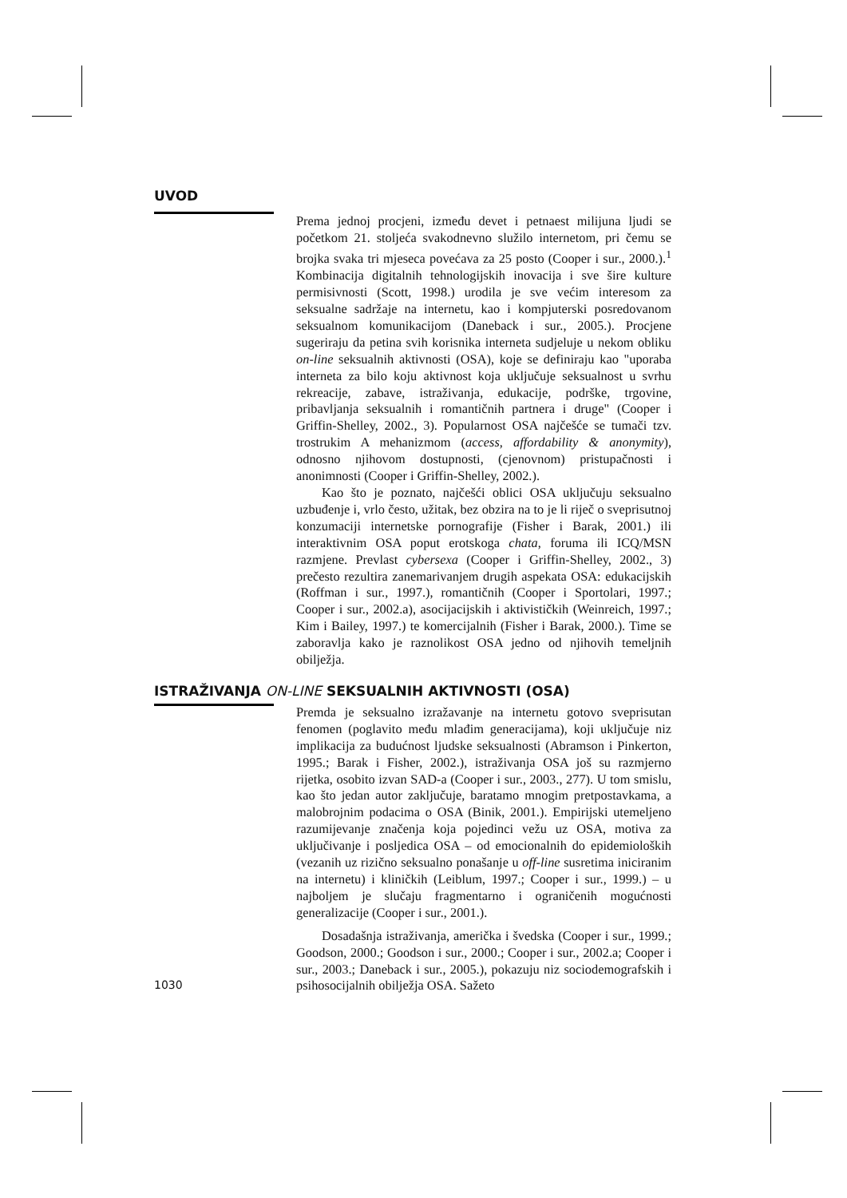UVOD
Prema jednoj procjeni, između devet i petnaest milijuna ljudi se početkom 21. stoljeća svakodnevno služilo internetom, pri čemu se brojka svaka tri mjeseca povećava za 25 posto (Cooper i sur., 2000.).<sup>1</sup> Kombinacija digitalnih tehnologijskih inovacija i sve šire kulture permisivnosti (Scott, 1998.) urodila je sve većim interesom za seksualne sadržaje na internetu, kao i kompjuterski posredovanom seksualnom komunikacijom (Daneback i sur., 2005.). Procjene sugeriraju da petina svih korisnika interneta sudjeluje u nekom obliku on-line seksualnih aktivnosti (OSA), koje se definiraju kao "uporaba interneta za bilo koju aktivnost koja uključuje seksualnost u svrhu rekreacije, zabave, istraživanja, edukacije, podrške, trgovine, pribavljanja seksualnih i romantičnih partnera i druge" (Cooper i Griffin-Shelley, 2002., 3). Popularnost OSA najčešće se tumači tzv. trostrukim A mehanizmom (access, affordability & anonymity), odnosno njihovom dostupnosti, (cjenovnom) pristupačnosti i anonimnosti (Cooper i Griffin-Shelley, 2002.).
Kao što je poznato, najčešći oblici OSA uključuju seksualno uzbuđenje i, vrlo često, užitak, bez obzira na to je li riječ o sveprisutnoj konzumaciji internetske pornografije (Fisher i Barak, 2001.) ili interaktivnim OSA poput erotskoga chata, foruma ili ICQ/MSN razmjene. Prevlast cybersexa (Cooper i Griffin-Shelley, 2002., 3) prečesto rezultira zanemarivanjem drugih aspekata OSA: edukacijskih (Roffman i sur., 1997.), romantičnih (Cooper i Sportolari, 1997.; Cooper i sur., 2002.a), asocijacijskih i aktivističkih (Weinreich, 1997.; Kim i Bailey, 1997.) te komercijalnih (Fisher i Barak, 2000.). Time se zaboravlja kako je raznolikost OSA jedno od njihovih temeljnih obilježja.
ISTRAŽIVANJA ON-LINE SEKSUALNIH AKTIVNOSTI (OSA)
Premda je seksualno izražavanje na internetu gotovo sveprisutan fenomen (poglavito među mlađim generacijama), koji uključuje niz implikacija za budućnost ljudske seksualnosti (Abramson i Pinkerton, 1995.; Barak i Fisher, 2002.), istraživanja OSA još su razmjerno rijetka, osobito izvan SAD-a (Cooper i sur., 2003., 277). U tom smislu, kao što jedan autor zaključuje, baratamo mnogim pretpostavkama, a malobrojnim podacima o OSA (Binik, 2001.). Empirijski utemeljeno razumijevanje značenja koja pojedinci vežu uz OSA, motiva za uključivanje i posljedica OSA – od emocionalnih do epidemioloških (vezanih uz rizično seksualno ponašanje u off-line susretima iniciranim na internetu) i kliničkih (Leiblum, 1997.; Cooper i sur., 1999.) – u najboljem je slučaju fragmentarno i ograničenih mogućnosti generalizacije (Cooper i sur., 2001.).
Dosadašnja istraživanja, američka i švedska (Cooper i sur., 1999.; Goodson, 2000.; Goodson i sur., 2000.; Cooper i sur., 2002.a; Cooper i sur., 2003.; Daneback i sur., 2005.), pokazuju niz sociodemografskih i psihosocijalnih obilježja OSA. Sažeto
1030